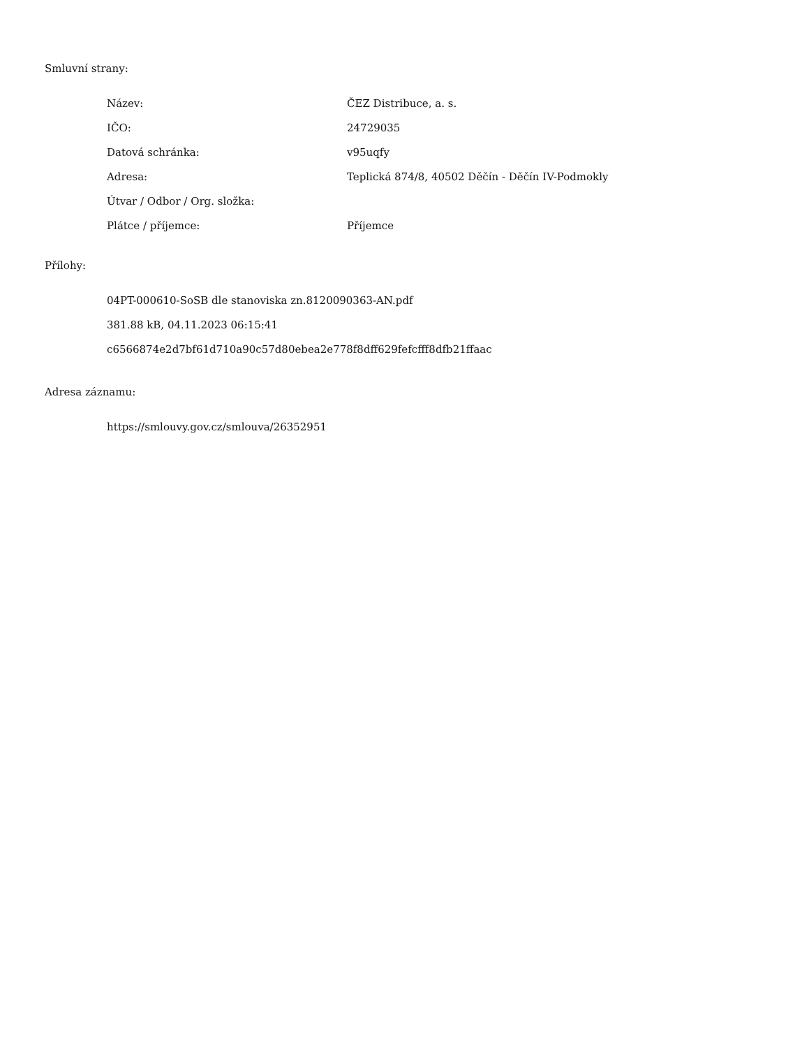Smluvní strany:
| Název: | ČEZ Distribuce, a. s. |
| IČO: | 24729035 |
| Datová schránka: | v95uqfy |
| Adresa: | Teplická 874/8, 40502 Děčín - Děčín IV-Podmokly |
| Útvar / Odbor / Org. složka: | |
| Plátce / příjemce: | Příjemce |
Přílohy:
04PT-000610-SoSB dle stanoviska zn.8120090363-AN.pdf
381.88 kB, 04.11.2023 06:15:41
c6566874e2d7bf61d710a90c57d80ebea2e778f8dff629fefcfff8dfb21ffaac
Adresa záznamu:
https://smlouvy.gov.cz/smlouva/26352951